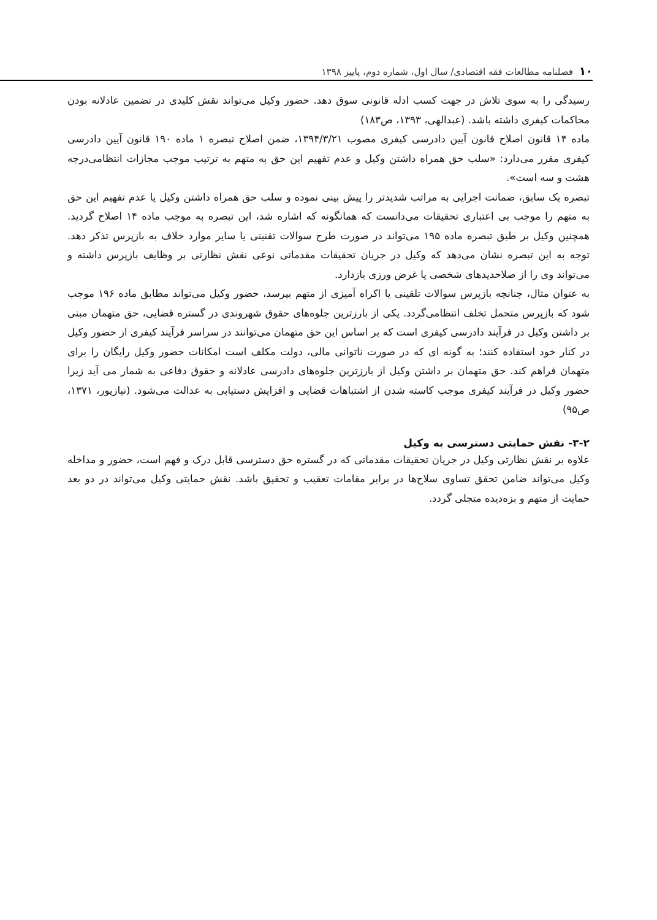۱۰ فصلنامه مطالعات فقه اقتصادی/ سال اول، شماره دوم، پاییز ۱۳۹۸
رسیدگی را به سوی تلاش در جهت کسب ادله قانونی سوق دهد. حضور وکیل می‌تواند نقش کلیدی در تضمین عادلانه بودن محاکمات کیفری داشته باشد. (عبدالهی، ۱۳۹۳، ص۱۸۳)
ماده ۱۴ قانون اصلاح قانون آیین دادرسی کیفری مصوب ۱۳۹۴/۳/۲۱، ضمن اصلاح تبصره ۱ ماده ۱۹۰ قانون آیین دادرسی کیفری مقرر می‌دارد: «سلب حق همراه داشتن وکیل و عدم تفهیم این حق به متهم به ترتیب موجب مجازات انتظامی‌درجه هشت و سه است».
تبصره یک سابق، ضمانت اجرایی به مراتب شدیدتر را پیش بینی نموده و سلب حق همراه داشتن وکیل یا عدم تفهیم این حق به متهم را موجب بی اعتباری تحقیقات می‌دانست که همانگونه که اشاره شد، این تبصره به موجب ماده ۱۴ اصلاح گردید. همچنین وکیل بر طبق تبصره ماده ۱۹۵ می‌تواند در صورت طرح سوالات تقنینی یا سایر موارد خلاف به بازپرس تذکر دهد. توجه به این تبصره نشان می‌دهد که وکیل در جریان تحقیقات مقدماتی نوعی نقش نظارتی بر وظایف بازپرس داشته و می‌تواند وی را از صلاحدیدهای شخصی یا غرض ورزی بازدارد.
به عنوان مثال، چنانچه بازپرس سوالات تلقینی یا اکراه آمیزی از متهم بپرسد، حضور وکیل می‌تواند مطابق ماده ۱۹۶ موجب شود که بازپرس متحمل تخلف انتظامی‌گردد. یکی از بارزترین جلوه‌های حقوق شهروندی در گستره قضایی، حق متهمان مبنی بر داشتن وکیل در فرآیند دادرسی کیفری است که بر اساس این حق متهمان می‌توانند در سراسر فرآیند کیفری از حضور وکیل در کنار خود استفاده کنند؛ به گونه ای که در صورت ناتوانی مالی، دولت مکلف است امکانات حضور وکیل رایگان را برای متهمان فراهم کند. حق متهمان بر داشتن وکیل از بارزترین جلوه‌های دادرسی عادلانه و حقوق دفاعی به شمار می آید زیرا حضور وکیل در فرآیند کیفری موجب کاسته شدن از اشتباهات قضایی و افزایش دستیابی به عدالت می‌شود. (نیازپور، ۱۳۷۱، ص۹۵)
۳-۲- نقش حمایتی دسترسی به وکیل
علاوه بر نقش نظارتی وکیل در جریان تحقیقات مقدماتی که در گستره حق دسترسی قابل درک و فهم است، حضور و مداخله وکیل می‌تواند ضامن تحقق تساوی سلاح‌ها در برابر مقامات تعقیب و تحقیق باشد. نقش حمایتی وکیل می‌تواند در دو بعد حمایت از متهم و بزه‌دیده متجلی گردد.